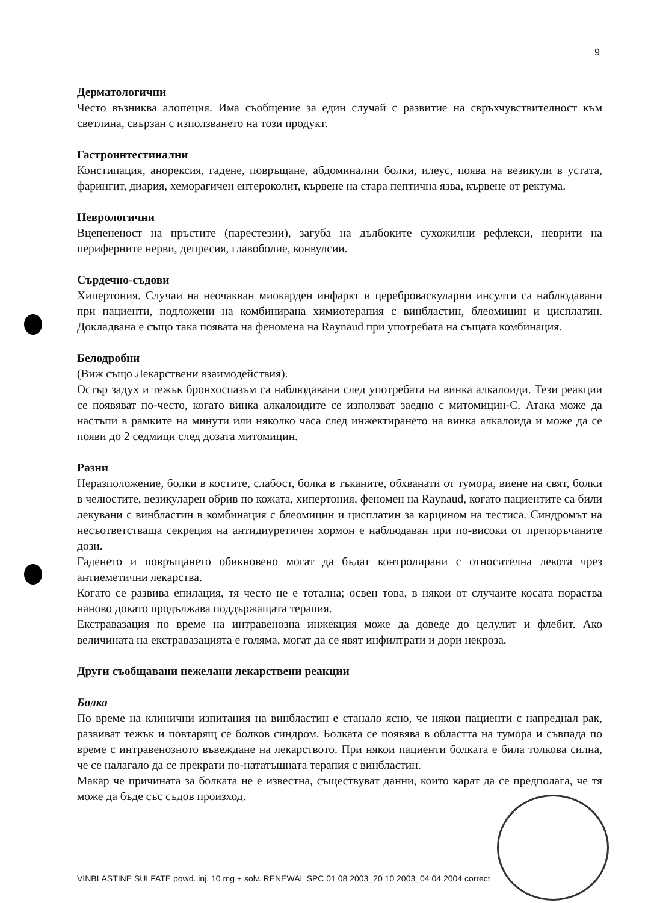9
Дерматологични
Често възниква алопеция. Има съобщение за един случай с развитие на свръхчувствителност към светлина, свързан с използването на този продукт.
Гастроинтестинални
Констипация, анорексия, гадене, повръщане, абдоминални болки, илеус, поява на везикули в устата, фарингит, диария, хеморагичен ентероколит, кървене на стара пептична язва, кървене от ректума.
Неврологични
Вцепененост на пръстите (парестезии), загуба на дълбоките сухожилни рефлекси, неврити на периферните нерви, депресия, главоболие, конвулсии.
Сърдечно-съдови
Хипертония. Случаи на неочакван миокарден инфаркт и цереброваскуларни инсулти са наблюдавани при пациенти, подложени на комбинирана химиотерапия с винбластин, блеомицин и цисплатин. Докладвана е също така появата на феномена на Raynaud при употребата на същата комбинация.
Белодробни
(Виж също Лекарствени взаимодействия).
Остър задух и тежък бронхоспазъм са наблюдавани след употребата на винка алкалоиди. Тези реакции се появяват по-често, когато винка алкалоидите се използват заедно с митомицин-С. Атака може да настъпи в рамките на минути или няколко часа след инжектирането на винка алкалоида и може да се появи до 2 седмици след дозата митомицин.
Разни
Неразположение, болки в костите, слабост, болка в тъканите, обхванати от тумора, виене на свят, болки в челюстите, везикуларен обрив по кожата, хипертония, феномен на Raynaud, когато пациентите са били лекувани с винбластин в комбинация с блеомицин и цисплатин за карцином на тестиса. Синдромът на несъответстваща секреция на антидиуретичен хормон е наблюдаван при по-високи от препоръчаните дози.
Гаденето и повръщането обикновено могат да бъдат контролирани с относителна лекота чрез антиеметични лекарства.
Когато се развива епилация, тя често не е тотална; освен това, в някои от случаите косата пораства наново докато продължава поддържащата терапия.
Екстравазация по време на интравенозна инжекция може да доведе до целулит и флебит. Ако величината на екстравазацията е голяма, могат да се явят инфилтрати и дори некроза.
Други съобщавани нежелани лекарствени реакции
Болка
По време на клинични изпитания на винбластин е станало ясно, че някои пациенти с напреднал рак, развиват тежък и повтарящ се болков синдром. Болката се появява в областта на тумора и съвпада по време с интравенозното въвеждане на лекарството. При някои пациенти болката е била толкова силна, че се налагало да се прекрати по-нататъшната терапия с винбластин.
Макар че причината за болката не е известна, съществуват данни, които карат да се предполага, че тя може да бъде със съдов произход.
VINBLASTINE SULFATE powd. inj. 10 mg + solv. RENEWAL SPC 01 08 2003_20 10 2003_04 04 2004 correct